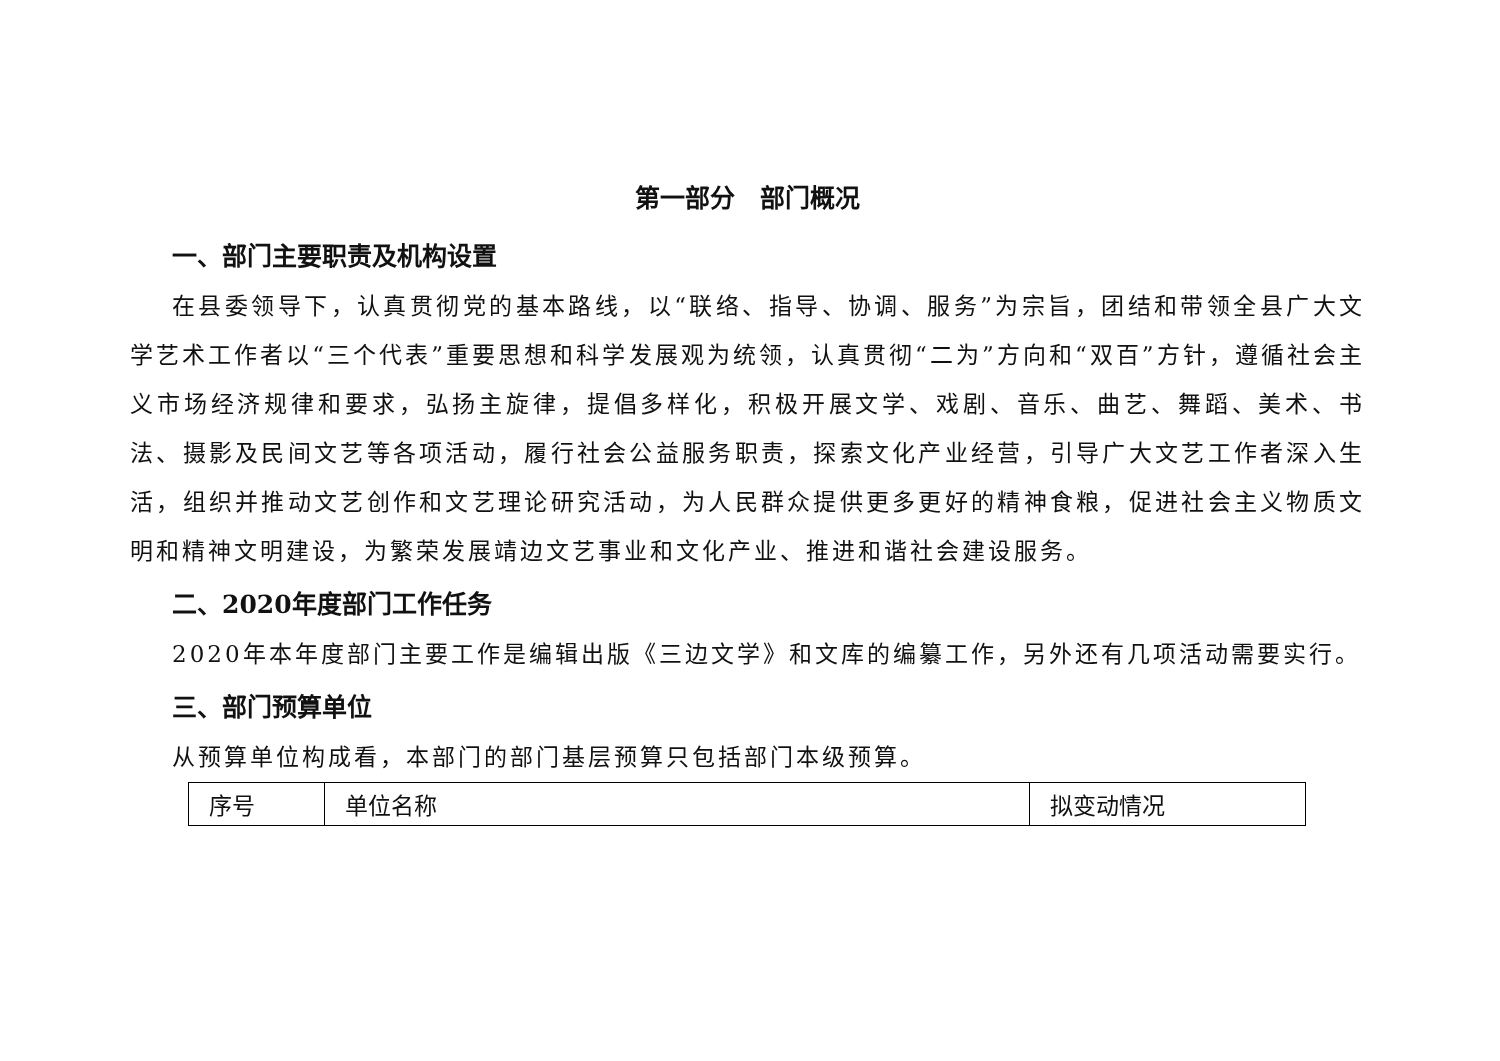第一部分　部门概况
一、部门主要职责及机构设置
在县委领导下，认真贯彻党的基本路线，以“联络、指导、协调、服务”为宗旨，团结和带领全县广大文学艺术工作者以“三个代表”重要思想和科学发展观为统领，认真贯彻“二为”方向和“双百”方针，遵循社会主义市场经济规律和要求，弘扬主旋律，提倡多样化，积极开展文学、戏剧、音乐、曲艺、舞蹈、美术、书法、摄影及民间文艺等各项活动，履行社会公益服务职责，探索文化产业经营，引导广大文艺工作者深入生活，组织并推动文艺创作和文艺理论研究活动，为人民群众提供更多更好的精神食粮，促进社会主义物质文明和精神文明建设，为繁荣发展靖边文艺事业和文化产业、推进和谐社会建设服务。
二、2020年度部门工作任务
2020年本年度部门主要工作是编辑出版《三边文学》和文库的编纂工作，另外还有几项活动需要实行。
三、部门预算单位
从预算单位构成看，本部门的部门基层预算只包括部门本级预算。
| 序号 | 单位名称 | 拟变动情况 |